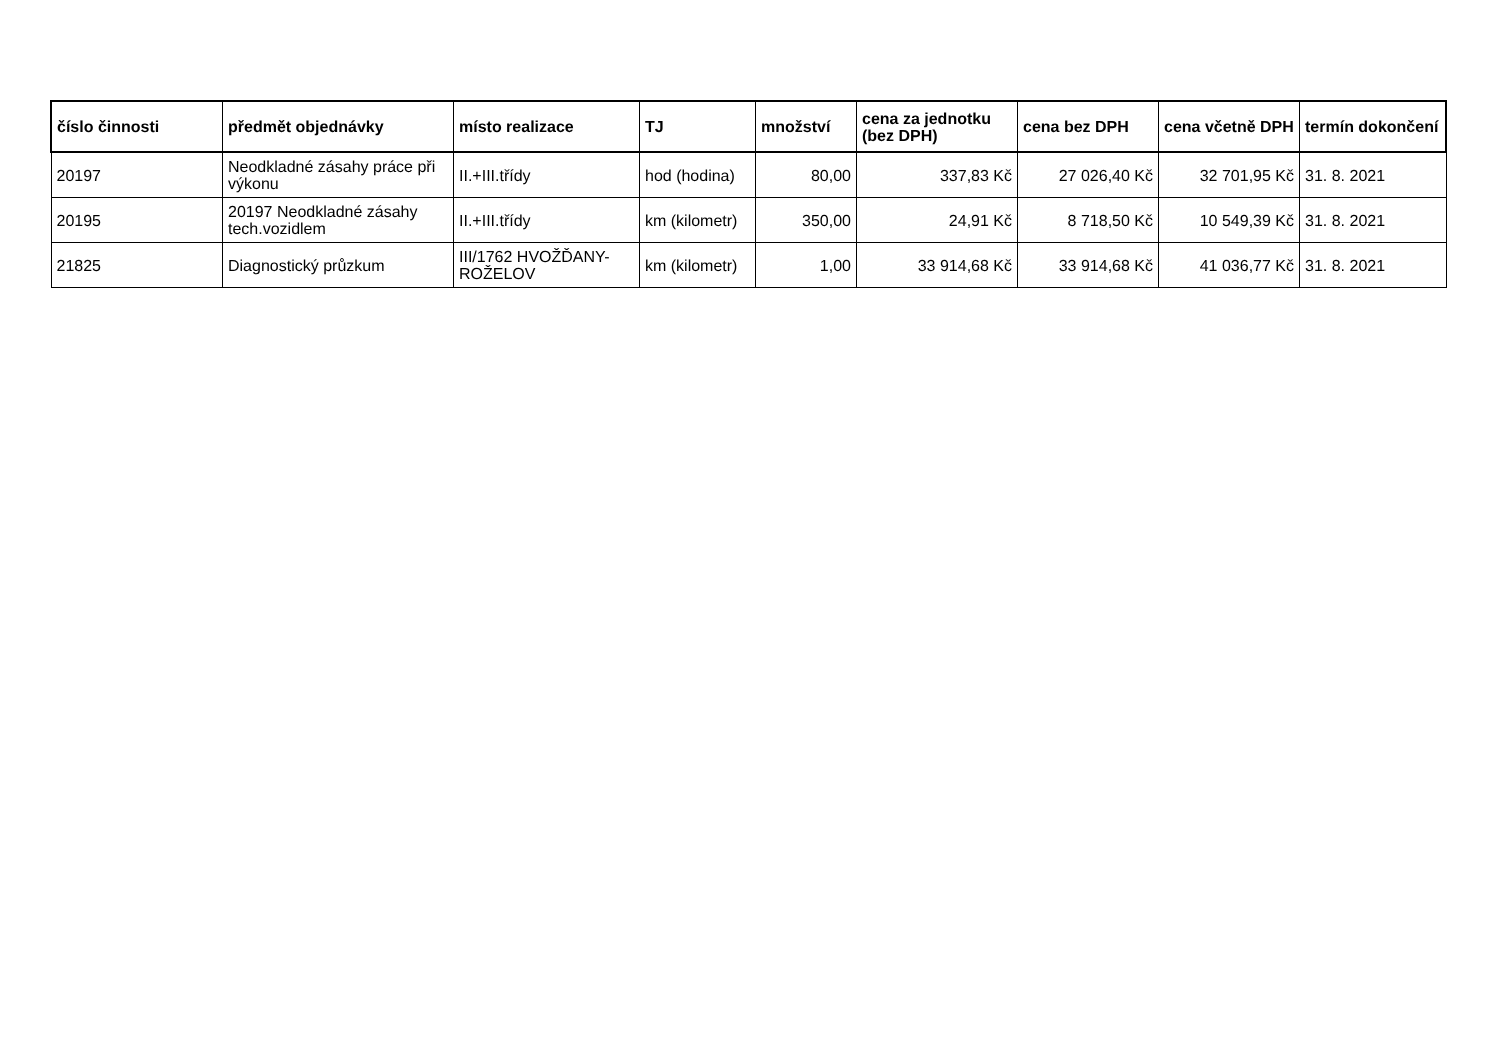| číslo činnosti | předmět objednávky | místo realizace | TJ | množství | cena za jednotku (bez DPH) | cena bez DPH | cena včetně DPH | termín dokončení |
| --- | --- | --- | --- | --- | --- | --- | --- | --- |
| 20197 | Neodkladné zásahy práce při výkonu | II.+III.třídy | hod (hodina) | 80,00 | 337,83 Kč | 27 026,40 Kč | 32 701,95 Kč | 31. 8. 2021 |
| 20195 | 20197 Neodkladné zásahy tech.vozidlem | II.+III.třídy | km (kilometr) | 350,00 | 24,91 Kč | 8 718,50 Kč | 10 549,39 Kč | 31. 8. 2021 |
| 21825 | Diagnostický průzkum | III/1762 HVOŽĎANY-ROŽELOV | km (kilometr) | 1,00 | 33 914,68 Kč | 33 914,68 Kč | 41 036,77 Kč | 31. 8. 2021 |